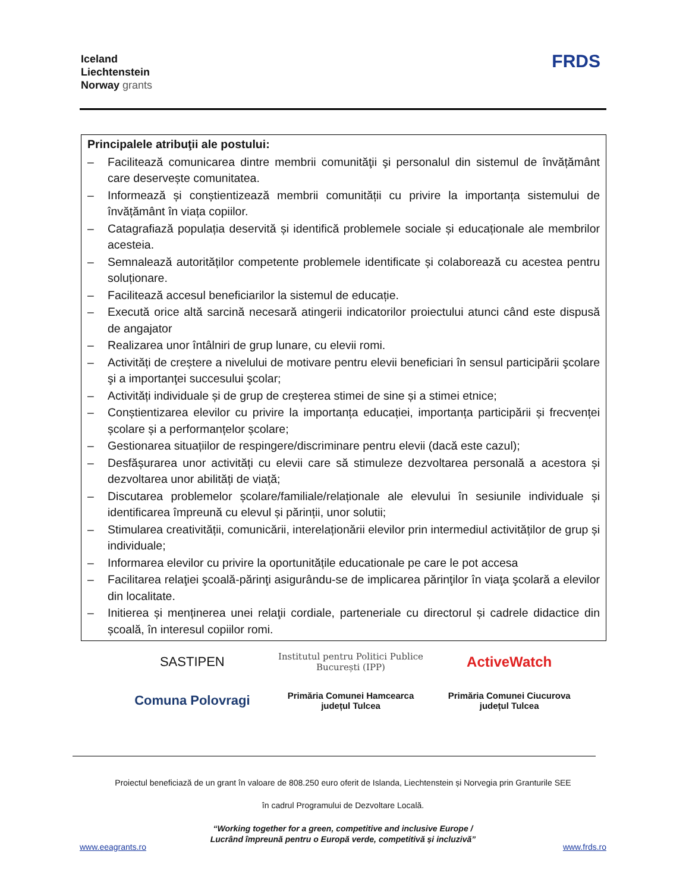Iceland
Liechtenstein
Norway grants
FRDS
Principalele atribuţii ale postului:
– Facilitează comunicarea dintre membrii comunităţii şi personalul din sistemul de învățământ care deservește comunitatea.
– Informează și conștientizează membrii comunității cu privire la importanța sistemului de învățământ în viața copiilor.
– Catagrafiază populația deservită și identifică problemele sociale și educaționale ale membrilor acesteia.
– Semnalează autorităților competente problemele identificate și colaborează cu acestea pentru soluționare.
– Facilitează accesul beneficiarilor la sistemul de educație.
– Execută orice altă sarcină necesară atingerii indicatorilor proiectului atunci când este dispusă de angajator
– Realizarea unor întâlniri de grup lunare, cu elevii romi.
– Activități de creștere a nivelului de motivare pentru elevii beneficiari în sensul participării şcolare şi a importanţei succesului şcolar;
– Activități individuale și de grup de creșterea stimei de sine și a stimei etnice;
– Conștientizarea elevilor cu privire la importanța educației, importanța participării și frecvenței școlare și a performanțelor școlare;
– Gestionarea situațiilor de respingere/discriminare pentru elevii (dacă este cazul);
– Desfășurarea unor activități cu elevii care să stimuleze dezvoltarea personală a acestora și dezvoltarea unor abilități de viață;
– Discutarea problemelor școlare/familiale/relaționale ale elevului în sesiunile individuale și identificarea împreună cu elevul și părinții, unor solutii;
– Stimularea creativității, comunicării, interelaționării elevilor prin intermediul activităților de grup și individuale;
– Informarea elevilor cu privire la oportunitățile educationale pe care le pot accesa
– Facilitarea relaţiei şcoală-părinţi asigurându-se de implicarea părinţilor în viaţa şcolară a elevilor din localitate.
– Initierea și menținerea unei relaţii cordiale, parteneriale cu directorul și cadrele didactice din școală, în interesul copiilor romi.
SASTIPEN
Institutul pentru Politici Publice București (IPP)
ActiveWatch
Comuna Polovragi
Primăria Comunei Hamcearca
județul Tulcea
Primăria Comunei Ciucurova
județul Tulcea
Proiectul beneficiază de un grant în valoare de 808.250 euro oferit de Islanda, Liechtenstein și Norvegia prin Granturile SEE
în cadrul Programului de Dezvoltare Locală.
“Working together for a green, competitive and inclusive Europe /
Lucrând împreună pentru o Europă verde, competitivă și incluzivă”
www.eeagrants.ro www.frds.ro